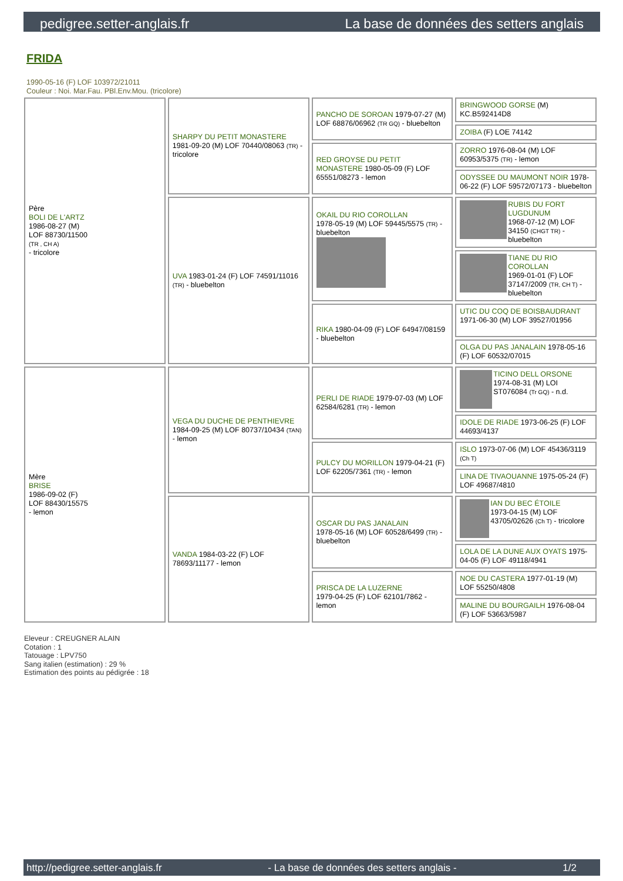pedigree.setter-anglais.fr La base de données des setters anglais
FRIDA
1990-05-16 (F) LOF 103972/21011
Couleur : Noi. Mar.Fau. PBl.Env.Mou. (tricolore)
| Père BOLI DE L'ARTZ 1986-08-27 (M) LOF 88730/11500 (TR , CH A) - tricolore | SHARPY DU PETIT MONASTERE 1981-09-20 (M) LOF 70440/08063 (TR) - tricolore | PANCHO DE SOROAN 1979-07-27 (M) LOF 68876/06962 (TR GQ) - bluebelton | BRINGWOOD GORSE (M) KC.B592414D8 |
| | | | ZOIBA (F) LOE 74142 |
| | | RED GROYSE DU PETIT MONASTERE 1980-05-09 (F) LOF 65551/08273 - lemon | ZORRO 1976-08-04 (M) LOF 60953/5375 (TR) - lemon |
| | | | ODYSSEE DU MAUMONT NOIR 1978-06-22 (F) LOF 59572/07173 - bluebelton |
| | UVA 1983-01-24 (F) LOF 74591/11016 (TR) - bluebelton | OKAIL DU RIO COROLLAN 1978-05-19 (M) LOF 59445/5575 (TR) - bluebelton | RUBIS DU FORT LUGDUNUM 1968-07-12 (M) LOF 34150 (CHGT TR) - bluebelton |
| | | | TIANE DU RIO COROLLAN 1969-01-01 (F) LOF 37147/2009 (TR, CH T) - bluebelton |
| | | RIKA 1980-04-09 (F) LOF 64947/08159 - bluebelton | UTIC DU COQ DE BOISBAUDRANT 1971-06-30 (M) LOF 39527/01956 |
| | | | OLGA DU PAS JANALAIN 1978-05-16 (F) LOF 60532/07015 |
| Mère BRISE 1986-09-02 (F) LOF 88430/15575 - lemon | VEGA DU DUCHE DE PENTHIEVRE 1984-09-25 (M) LOF 80737/10434 (TAN) - lemon | PERLI DE RIADE 1979-07-03 (M) LOF 62584/6281 (TR) - lemon | TICINO DELL ORSONE 1974-08-31 (M) LOI ST076084 (Tr GQ) - n.d. |
| | | | IDOLE DE RIADE 1973-06-25 (F) LOF 44693/4137 |
| | | PULCY DU MORILLON 1979-04-21 (F) LOF 62205/7361 (TR) - lemon | ISLO 1973-07-06 (M) LOF 45436/3119 (Ch T) |
| | | | LINA DE TIVAOUANNE 1975-05-24 (F) LOF 49687/4810 |
| | VANDA 1984-03-22 (F) LOF 78693/11177 - lemon | OSCAR DU PAS JANALAIN 1978-05-16 (M) LOF 60528/6499 (TR) - bluebelton | IAN DU BEC ÉTOILE 1973-04-15 (M) LOF 43705/02626 (Ch T) - tricolore |
| | | | LOLA DE LA DUNE AUX OYATS 1975-04-05 (F) LOF 49118/4941 |
| | | PRISCA DE LA LUZERNE 1979-04-25 (F) LOF 62101/7862 - lemon | NOE DU CASTERA 1977-01-19 (M) LOF 55250/4808 |
| | | | MALINE DU BOURGAILH 1976-08-04 (F) LOF 53663/5987 |
Eleveur : CREUGNER ALAIN
Cotation : 1
Tatouage : LPV750
Sang italien (estimation) : 29 %
Estimation des points au pédigrée : 18
http://pedigree.setter-anglais.fr - La base de données des setters anglais - 1/2